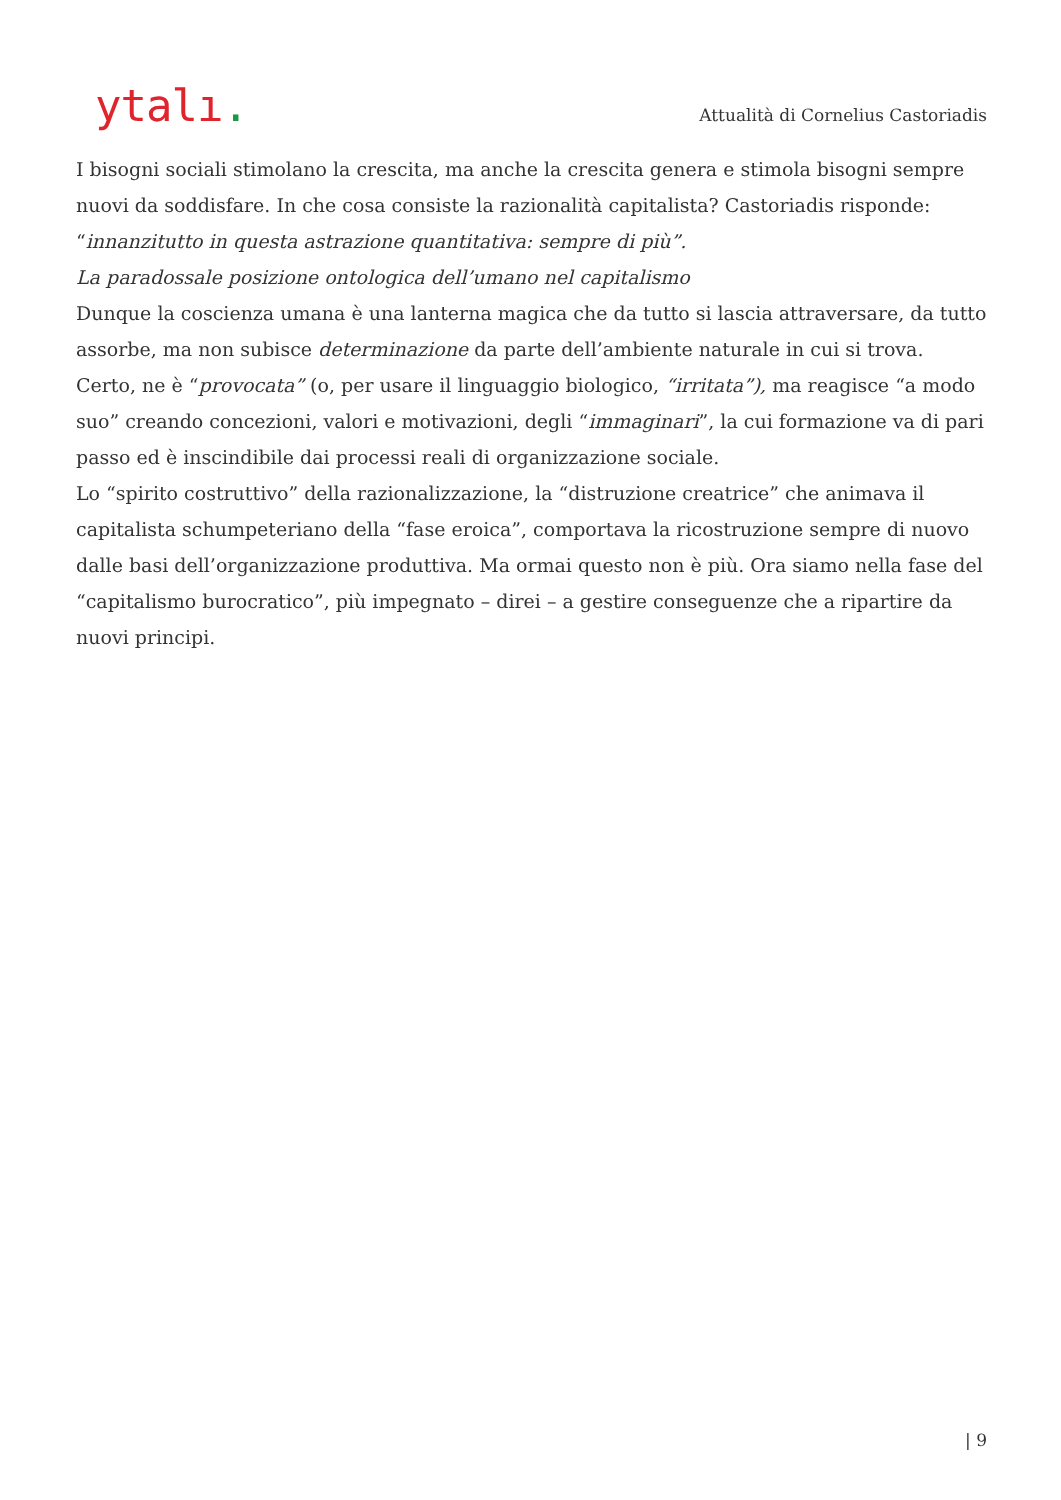ytalı.
Attualità di Cornelius Castoriadis
I bisogni sociali stimolano la crescita, ma anche la crescita genera e stimola bisogni sempre nuovi da soddisfare. In che cosa consiste la razionalità capitalista? Castoriadis risponde: “innanzitutto in questa astrazione quantitativa: sempre di più”.
La paradossale posizione ontologica dell’umano nel capitalismo
Dunque la coscienza umana è una lanterna magica che da tutto si lascia attraversare, da tutto assorbe, ma non subisce determinazione da parte dell’ambiente naturale in cui si trova. Certo, ne è “provocata” (o, per usare il linguaggio biologico, “irritata”), ma reagisce “a modo suo” creando concezioni, valori e motivazioni, degli “immaginari”, la cui formazione va di pari passo ed è inscindibile dai processi reali di organizzazione sociale.
Lo “spirito costruttivo” della razionalizzazione, la “distruzione creatrice” che animava il capitalista schumpeteriano della “fase eroica”, comportava la ricostruzione sempre di nuovo dalle basi dell’organizzazione produttiva. Ma ormai questo non è più. Ora siamo nella fase del “capitalismo burocratico”, più impegnato – direi – a gestire conseguenze che a ripartire da nuovi principi.
| 9